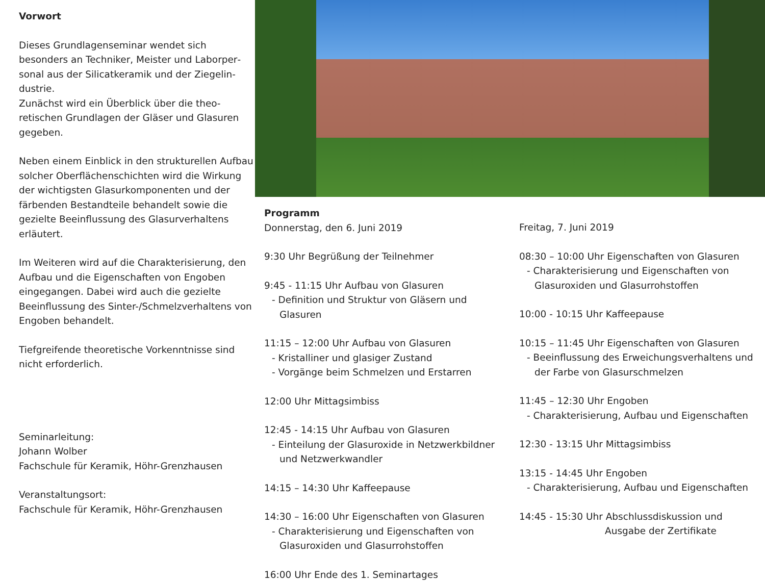Vorwort
Dieses Grundlagenseminar wendet sich besonders an Techniker, Meister und Laborper­sonal aus der Silicatkeramik und der Ziegelin­dustrie.
Zunächst wird ein Überblick über die theo­retischen Grundlagen der Gläser und Glasuren gegeben.
Neben einem Einblick in den strukturellen Aufbau solcher Oberflächenschichten wird die Wirkung der wichtigsten Glasurkomponenten und der färbenden Bestandteile behandelt sowie die gezielte Beeinflussung des Glasurver­haltens erläutert.
Im Weiteren wird auf die Charakterisierung, den Aufbau und die Eigenschaften von Engoben eingegangen. Dabei wird auch die gezielte Beeinflussung des Sinter-/Schmelz­verhaltens von Engoben behandelt.
Tiefgreifende theoretische Vorkenntnisse sind nicht erforderlich.
Seminarleitung:
Johann Wolber
Fachschule für Keramik, Höhr-Grenzhausen
Veranstaltungsort:
Fachschule für Keramik, Höhr-Grenzhausen
Programm
Donnerstag, den 6. Juni 2019
9:30 Uhr Begrüßung der Teilnehmer
9:45 - 11:15 Uhr Aufbau von Glasuren
- Definition und Struktur von Gläsern und
Glasuren
11:15 – 12:00 Uhr Aufbau von Glasuren
- Kristalliner und glasiger Zustand
- Vorgänge beim Schmelzen und Erstarren
12:00 Uhr Mittagsimbiss
12:45 - 14:15 Uhr Aufbau von Glasuren
- Einteilung der Glasuroxide in Netzwerkbildner
und Netzwerkwandler
14:15 – 14:30 Uhr Kaffeepause
14:30 – 16:00 Uhr Eigenschaften von Glasuren
- Charakterisierung und Eigenschaften von
Glasuroxiden und Glasurrohstoffen
16:00 Uhr Ende des 1. Seminartages
Freitag, 7. Juni 2019
08:30 – 10:00 Uhr Eigenschaften von Glasuren
- Charakterisierung und Eigenschaften von
Glasuroxiden und Glasurrohstoffen
10:00 - 10:15 Uhr Kaffeepause
10:15 – 11:45 Uhr Eigenschaften von Glasuren
- Beeinflussung des Erweichungsverhaltens und
der Farbe von Glasurschmelzen
11:45 – 12:30 Uhr Engoben
- Charakterisierung, Aufbau und Eigenschaften
12:30 - 13:15 Uhr Mittagsimbiss
13:15 - 14:45 Uhr Engoben
- Charakterisierung, Aufbau und Eigenschaften
14:45 - 15:30 Uhr Abschlussdiskussion und
Ausgabe der Zertifikate